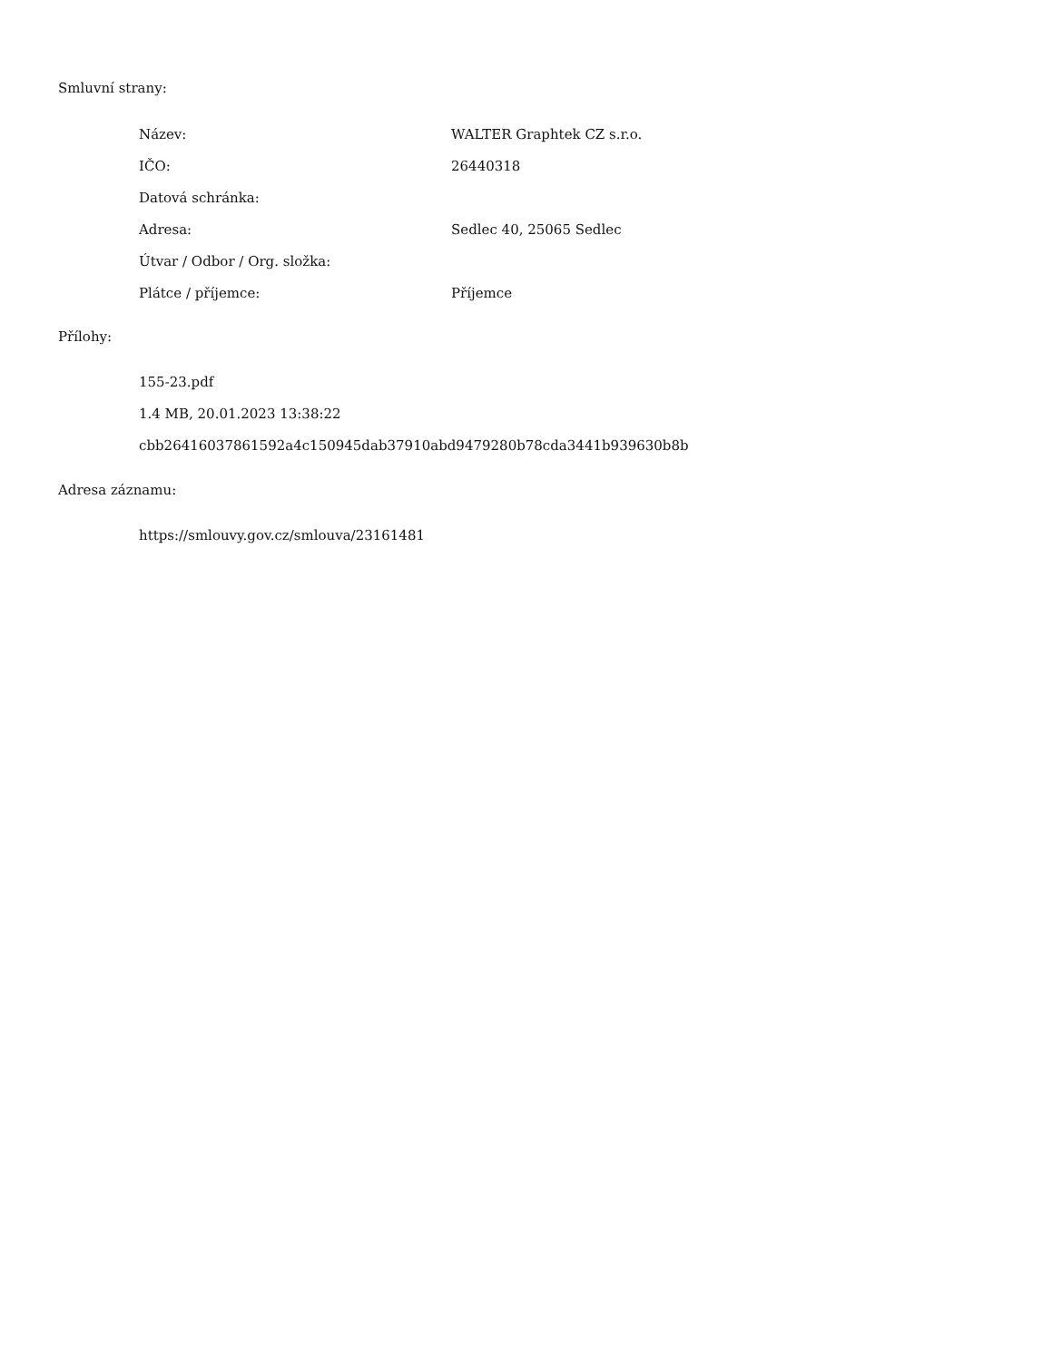Smluvní strany:
| Název: | WALTER Graphtek CZ s.r.o. |
| IČO: | 26440318 |
| Datová schránka: | |
| Adresa: | Sedlec 40, 25065 Sedlec |
| Útvar / Odbor / Org. složka: | |
| Plátce / příjemce: | Příjemce |
Přílohy:
155-23.pdf
1.4 MB, 20.01.2023 13:38:22
cbb26416037861592a4c150945dab37910abd9479280b78cda3441b939630b8b
Adresa záznamu:
https://smlouvy.gov.cz/smlouva/23161481